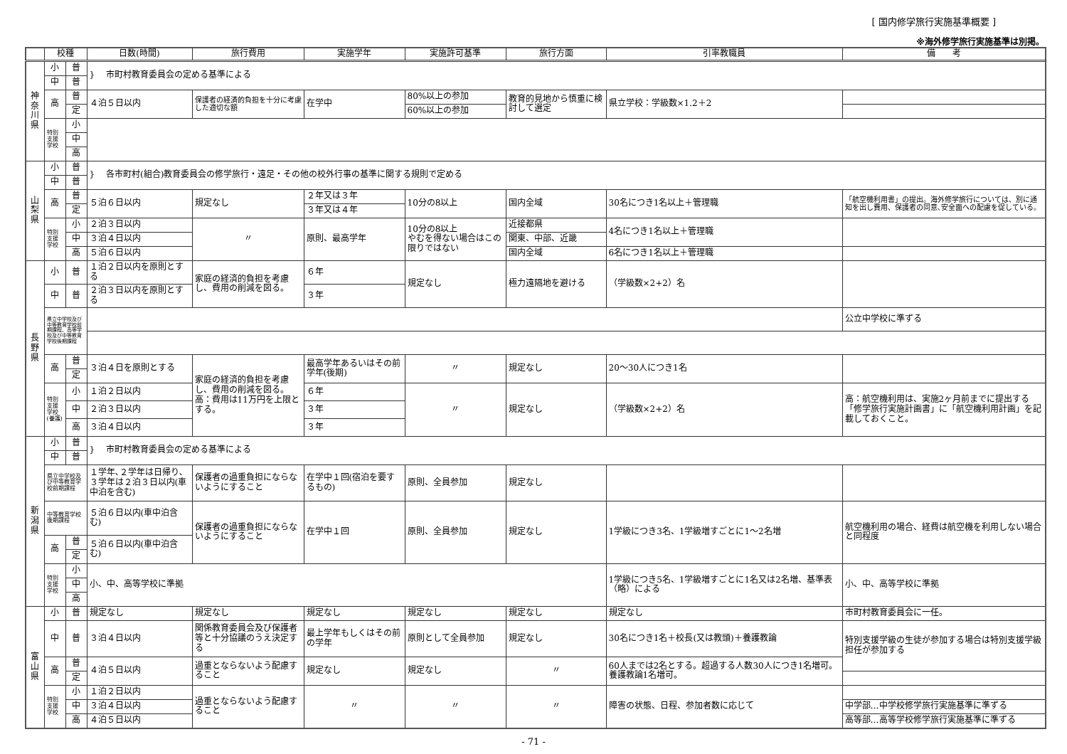[ 国内修学旅行実施基準概要 ]
※海外修学旅行実施基準は別掲。
| | 校種 | | 日数(時間) | 旅行費用 | 実施学年 | 実施許可基準 | 旅行方面 | 引率教職員 | 備 考 |
| --- | --- | --- | --- | --- | --- | --- | --- | --- | --- |
| 神 奈 川 県 | 小 | 普 | } 市町村教育委員会の定める基準による | | | | | | |
| | 中 | 普 | | | | | | | |
| | 高 | 普 | ４泊５日以内 | 保護者の経済的負担を十分に考慮した適切な額 | 在学中 | 80%以上の参加 | 教育的見地から慎重に検討して選定 | 県立学校：学級数×1.2＋2 | |
| | | 定 | | | | 60%以上の参加 | | | |
| | 特別 支援 学校 | 小 | | | | | | | |
| | | 中 | | | | | | | |
| | | 高 | | | | | | | |
| 山 梨 県 | 小 | 普 | } 各市町村(組合)教育委員会の修学旅行・遠足・その他の校外行事の基準に関する規則で定める | | | | | | |
| | 中 | 普 | | | | | | | |
| | 高 | 普 | ５泊６日以内 | 規定なし | ２年又は３年 | 10分の8以上 | 国内全域 | 30名につき1名以上＋管理職 | 「航空機利用書」の提出。海外修学旅行については、別に通知を出し費用、保護者の同意､安全面への配慮を促している。 |
| | | 定 | | | ３年又は４年 | | | | |
| | 特別 支援 学校 | 小 | ２泊３日以内 | 〃 | 原則、最高学年 | 10分の8以上 やむを得ない場合はこの限りではない | 近接都県 | 4名につき1名以上＋管理職 | |
| | | 中 | ３泊４日以内 | | | | 関東、中部、近畿 | | |
| | | 高 | ５泊６日以内 | | | | 国内全域 | 6名につき1名以上＋管理職 | |
| 長 野 県 | 小 | 普 | １泊２日以内を原則とする | 家庭の経済的負担を考慮し、費用の削減を図る。 | ６年 | 規定なし | 極力遠隔地を避ける | （学級数×2+2）名 | |
| | 中 | 普 | ２泊３日以内を原則とする | | ３年 | | | | |
| | 県立中学校及び中等教育学校前期課程、高等学校及び中等教育学校後期課程 | | | | | | | | 公立中学校に準ずる |
| | 高 | 普 | ３泊４日を原則とする | 家庭の経済的負担を考慮し、費用の削減を図る。 高：費用は11万円を上限とする。 | 最高学年あるいはその前学年(後期) | 〃 | 規定なし | 20～30人につき1名 | |
| | | 定 | | | | | | | |
| | 特別 支援 学校 (養護) | 小 | １泊２日以内 | | ６年 | 〃 | 規定なし | （学級数×2+2）名 | 高：航空機利用は、実施2ヶ月前までに提出する「修学旅行実施計画書」に「航空機利用計画」を記載しておくこと。 |
| | | 中 | ２泊３日以内 | | ３年 | | | | |
| | | 高 | ３泊４日以内 | | ３年 | | | | |
| 新 潟 県 | 小 | 普 | } 市町村教育委員会の定める基準による | | | | | | |
| | 中 | 普 | | | | | | | |
| | 県立中学校及び中等教育学校前期課程 | | １学年､２学年は日帰り､３学年は２泊３日以内(車中泊を含む) | 保護者の過重負担にならないようにすること | 在学中１回(宿泊を要するもの) | 原則、全員参加 | 規定なし | | |
| | 中等教育学校後期課程 | | ５泊６日以内(車中泊含む) | 保護者の過重負担にならないようにすること | 在学中１回 | 原則、全員参加 | 規定なし | 1学級につき3名、1学級増すごとに1～2名増 | 航空機利用の場合、経費は航空機を利用しない場合と同程度 |
| | 高 | 普 | ５泊６日以内(車中泊含む) | | | | | | |
| | | 定 | | | | | | | |
| | 特別 支援 学校 | 小 | 小、中、高等学校に準拠 | | | | | 1学級につき5名、1学級増すごとに1名又は2名増、基準表（略）による | 小、中、高等学校に準拠 |
| | | 中 | | | | | | | |
| | | 高 | | | | | | | |
| 富 山 県 | 小 | 普 | 規定なし | 規定なし | 規定なし | 規定なし | 規定なし | 規定なし | 市町村教育委員会に一任。 |
| | 中 | 普 | ３泊４日以内 | 関係教育委員会及び保護者等と十分協議のうえ決定する | 最上学年もしくはその前の学年 | 原則として全員参加 | 規定なし | 30名につき1名＋校長(又は教頭)＋養護教論 | 特別支援学級の生徒が参加する場合は特別支援学級担任が参加する |
| | 高 | 普 | ４泊５日以内 | 過重とならないよう配慮すること | 規定なし | 規定なし | 〃 | 60人までは2名とする。超過する人数30人につき1名増可。養護教論1名増可。 | |
| | | 定 | | | | | | | |
| | 特別 支援 学校 | 小 | １泊２日以内 | 過重とならないよう配慮すること | 〃 | 〃 | 〃 | 障害の状態、日程、参加者数に応じて | |
| | | 中 | ３泊４日以内 | | | | | | 中学部…中学校修学旅行実施基準に準ずる |
| | | 高 | ４泊５日以内 | | | | | | 高等部…高等学校修学旅行実施基準に準ずる |
- 71 -